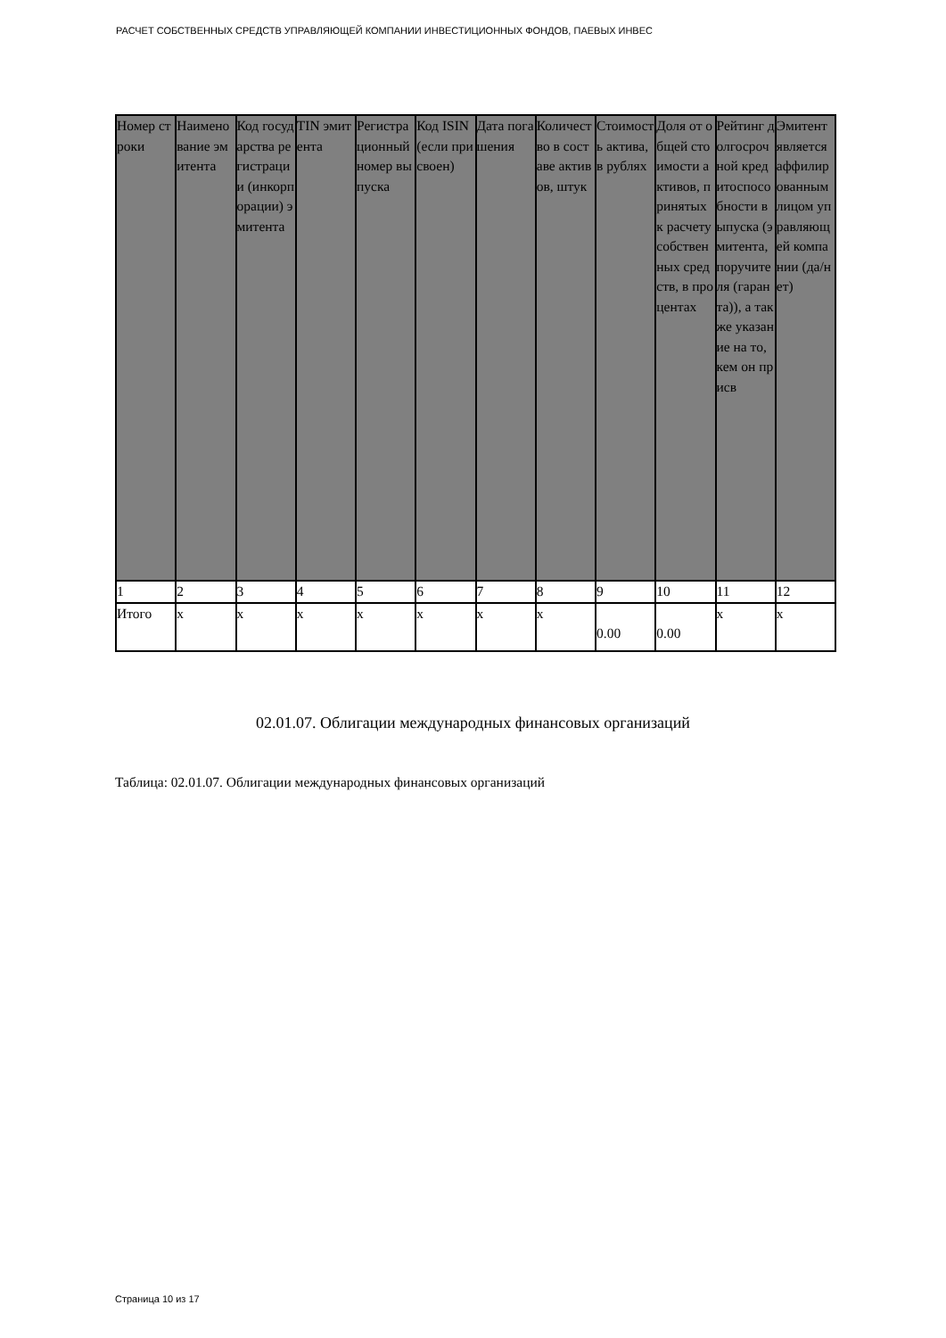РАСЧЕТ СОБСТВЕННЫХ СРЕДСТВ УПРАВЛЯЮЩЕЙ КОМПАНИИ ИНВЕСТИЦИОННЫХ ФОНДОВ, ПАЕВЫХ ИНВЕС
| Номер строки | Наименование эмитента | Код государства регистрации (инкорпорации) эмитента | TIN эмитента | Регистрационный номер выпуска | Код ISIN (если присвоен) | Дата погашения | Количество в составе активов, штук | Стоимость актива, в рублях | Доля от общей стоимости активов, принятых к расчету собственных средств, в процентах | Рейтинг долгосрочной кредитоспособности выпуска (эмитента, поручителя (гаранта)), а также указание на то, кем он присв | Эмитент является аффилированным лицом управляющей компании (да/нет) |
| --- | --- | --- | --- | --- | --- | --- | --- | --- | --- | --- | --- |
| 1 | 2 | 3 | 4 | 5 | 6 | 7 | 8 | 9 | 10 | 11 | 12 |
| Итого | x | x | x | x | x | x | x | 0.00 | 0.00 | x | x |
02.01.07. Облигации международных финансовых организаций
Таблица: 02.01.07. Облигации международных финансовых организаций
Страница 10 из 17